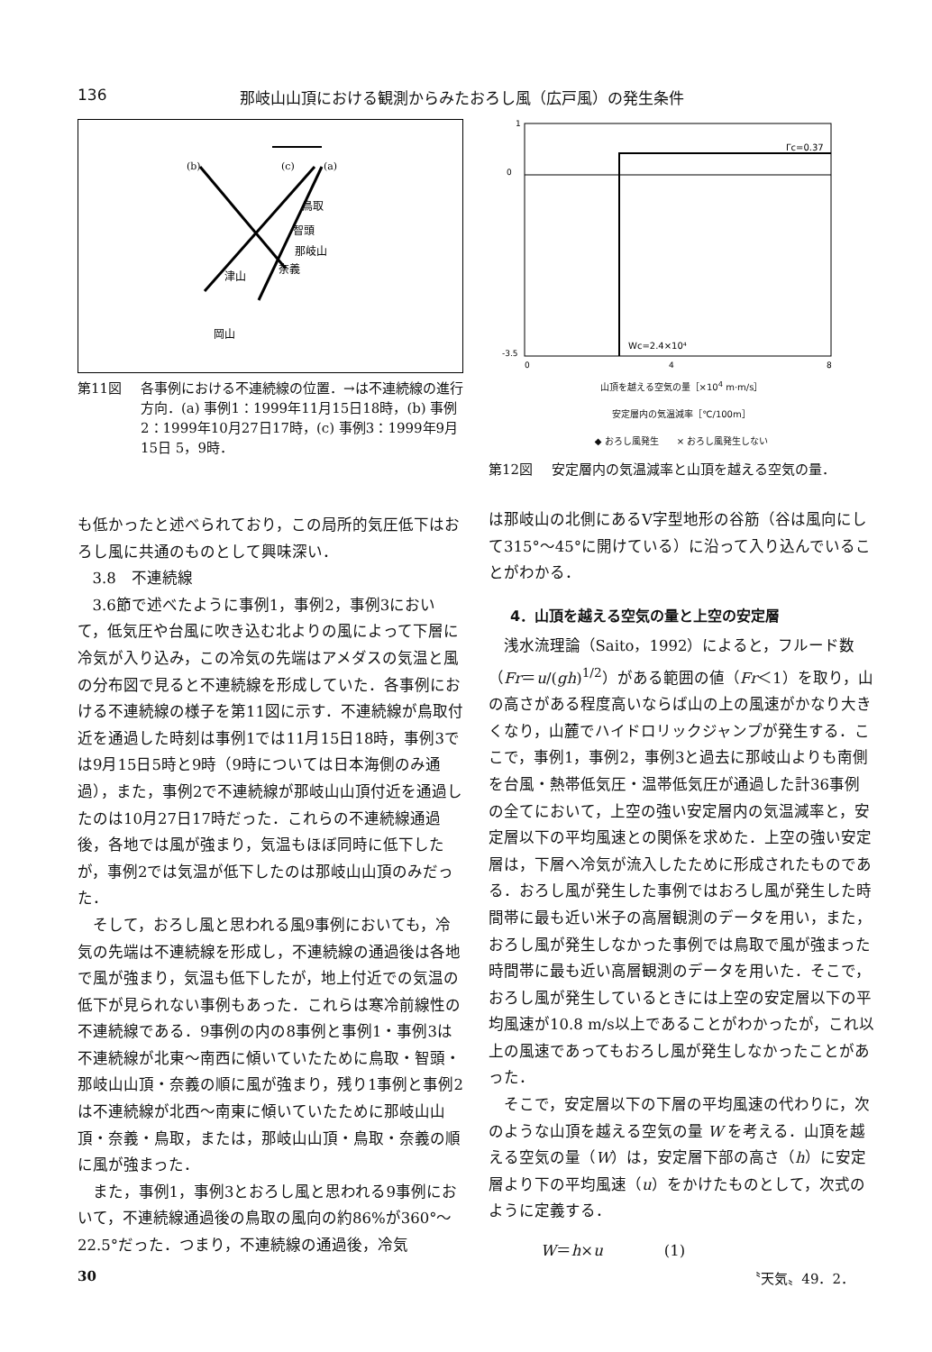136 那岐山山頂における観測からみたおろし風（広戸風）の発生条件
(b)
(c)
(a)
鳥取
智頭
那岐山
奈義
津山
岡山
第11図 各事例における不連続線の位置．→は不連続線の進行方向．(a) 事例1：1999年11月15日18時，(b) 事例2：1999年10月27日17時，(c) 事例3：1999年9月15日 5，9時．
も低かったと述べられており，この局所的気圧低下はおろし風に共通のものとして興味深い．
3.8　不連続線
3.6節で述べたように事例1，事例2，事例3において，低気圧や台風に吹き込む北よりの風によって下層に冷気が入り込み，この冷気の先端はアメダスの気温と風の分布図で見ると不連続線を形成していた．各事例における不連続線の様子を第11図に示す．不連続線が鳥取付近を通過した時刻は事例1では11月15日18時，事例3では9月15日5時と9時（9時については日本海側のみ通過），また，事例2で不連続線が那岐山山頂付近を通過したのは10月27日17時だった．これらの不連続線通過後，各地では風が強まり，気温もほぼ同時に低下したが，事例2では気温が低下したのは那岐山山頂のみだった．
そして，おろし風と思われる風9事例においても，冷気の先端は不連続線を形成し，不連続線の通過後は各地で風が強まり，気温も低下したが，地上付近での気温の低下が見られない事例もあった．これらは寒冷前線性の不連続線である．9事例の内の8事例と事例1・事例3は不連続線が北東～南西に傾いていたために鳥取・智頭・那岐山山頂・奈義の順に風が強まり，残り1事例と事例2は不連続線が北西～南東に傾いていたために那岐山山頂・奈義・鳥取，または，那岐山山頂・鳥取・奈義の順に風が強まった．
また，事例1，事例3とおろし風と思われる9事例において，不連続線通過後の鳥取の風向の約86%が360°～22.5°だった．つまり，不連続線の通過後，冷気
1
0
-3.5
Γc=0.37
Wc=2.4×10⁴
0
4
8
山頂を越える空気の量［×10<sup>4</sup> m·m/s］
安定層内の気温減率［℃/100m］
◆ おろし風発生　　× おろし風発生しない
第12図 安定層内の気温減率と山頂を越える空気の量．
は那岐山の北側にあるV字型地形の谷筋（谷は風向にして315°～45°に開けている）に沿って入り込んでいることがわかる．
4．山頂を越える空気の量と上空の安定層
浅水流理論（Saito，1992）によると，フルード数（Fr＝u/(gh)<sup>1/2</sup>）がある範囲の値（Fr＜1）を取り，山の高さがある程度高いならば山の上の風速がかなり大きくなり，山麓でハイドロリックジャンプが発生する．ここで，事例1，事例2，事例3と過去に那岐山よりも南側を台風・熱帯低気圧・温帯低気圧が通過した計36事例の全てにおいて，上空の強い安定層内の気温減率と，安定層以下の平均風速との関係を求めた．上空の強い安定層は，下層へ冷気が流入したために形成されたものである．おろし風が発生した事例ではおろし風が発生した時間帯に最も近い米子の高層観測のデータを用い，また，おろし風が発生しなかった事例では鳥取で風が強まった時間帯に最も近い高層観測のデータを用いた．そこで，おろし風が発生しているときには上空の安定層以下の平均風速が10.8 m/s以上であることがわかったが，これ以上の風速であってもおろし風が発生しなかったことがあった．
そこで，安定層以下の下層の平均風速の代わりに，次のような山頂を越える空気の量 W を考える．山頂を越える空気の量（W）は，安定層下部の高さ（h）に安定層より下の平均風速（u）をかけたものとして，次式のように定義する．
W＝h×u　　　　(1)
30 〝天気〟49．2．